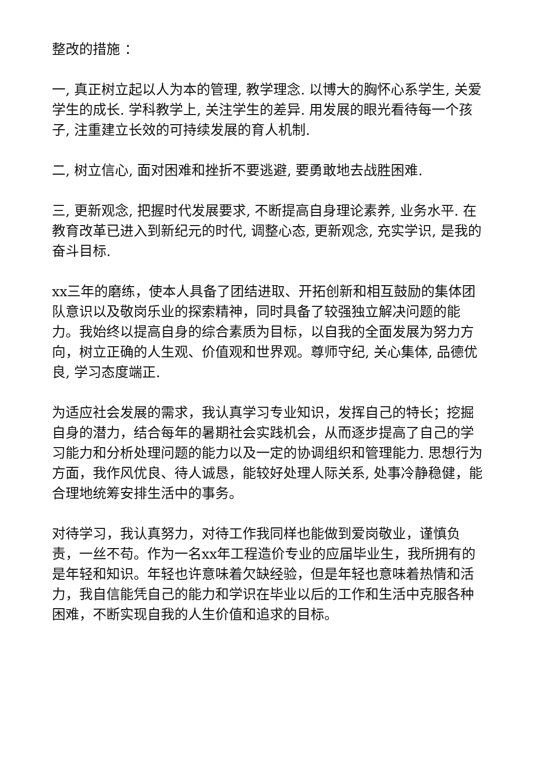整改的措施 ：
一, 真正树立起以人为本的管理, 教学理念. 以博大的胸怀心系学生, 关爱学生的成长. 学科教学上, 关注学生的差异. 用发展的眼光看待每一个孩子, 注重建立长效的可持续发展的育人机制.
二, 树立信心, 面对困难和挫折不要逃避, 要勇敢地去战胜困难.
三, 更新观念, 把握时代发展要求, 不断提高自身理论素养, 业务水平. 在教育改革已进入到新纪元的时代, 调整心态, 更新观念, 充实学识, 是我的奋斗目标.
xx三年的磨练，使本人具备了团结进取、开拓创新和相互鼓励的集体团队意识以及敬岗乐业的探索精神，同时具备了较强独立解决问题的能力。我始终以提高自身的综合素质为目标，以自我的全面发展为努力方向，树立正确的人生观、价值观和世界观。尊师守纪, 关心集体, 品德优良, 学习态度端正.
为适应社会发展的需求，我认真学习专业知识，发挥自己的特长；挖掘自身的潜力，结合每年的暑期社会实践机会，从而逐步提高了自己的学习能力和分析处理问题的能力以及一定的协调组织和管理能力. 思想行为方面，我作风优良、待人诚恳，能较好处理人际关系, 处事冷静稳健，能合理地统筹安排生活中的事务。
对待学习，我认真努力，对待工作我同样也能做到爱岗敬业，谨慎负责，一丝不苟。作为一名xx年工程造价专业的应届毕业生，我所拥有的是年轻和知识。年轻也许意味着欠缺经验，但是年轻也意味着热情和活力，我自信能凭自己的能力和学识在毕业以后的工作和生活中克服各种困难，不断实现自我的人生价值和追求的目标。